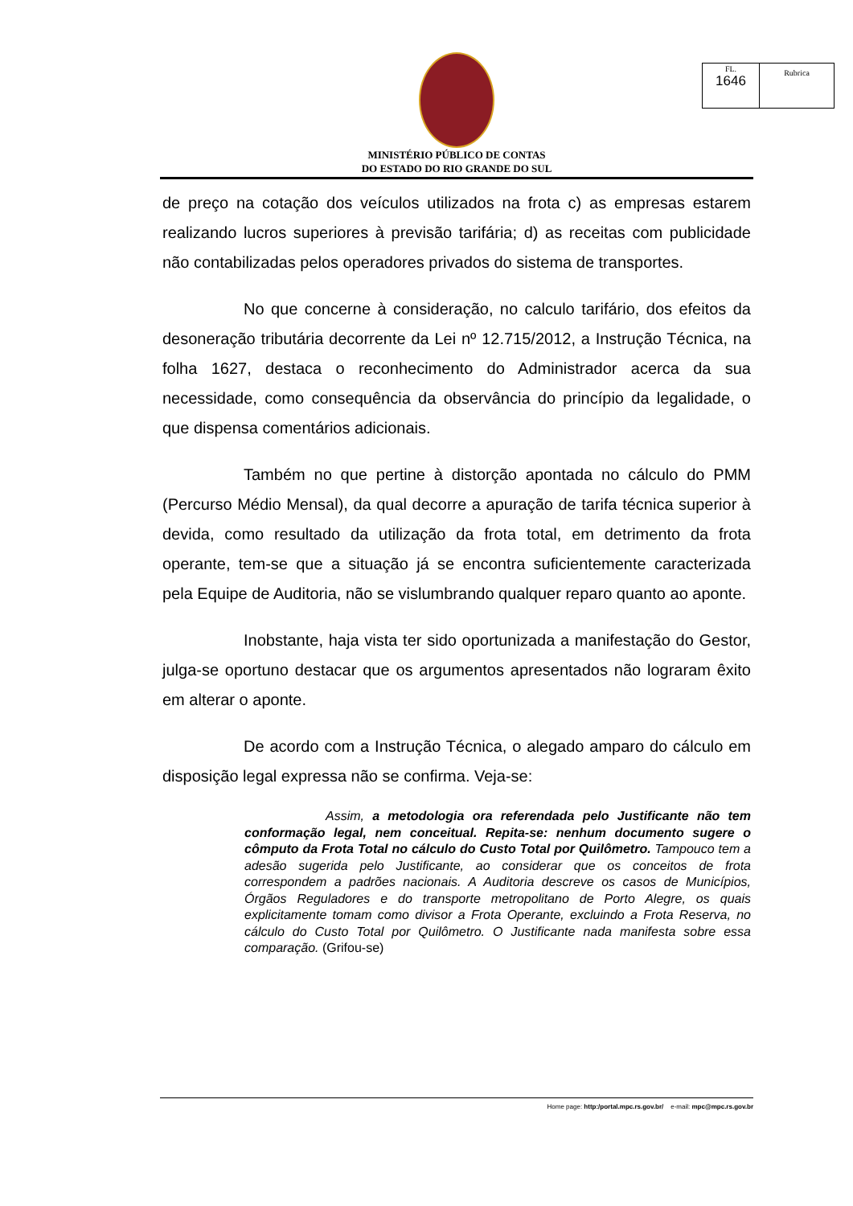| FL. 1646 | Rubrica |
MINISTÉRIO PÚBLICO DE CONTAS
DO ESTADO DO RIO GRANDE DO SUL
de preço na cotação dos veículos utilizados na frota c) as empresas estarem realizando lucros superiores à previsão tarifária; d) as receitas com publicidade não contabilizadas pelos operadores privados do sistema de transportes.
No que concerne à consideração, no calculo tarifário, dos efeitos da desoneração tributária decorrente da Lei nº 12.715/2012, a Instrução Técnica, na folha 1627, destaca o reconhecimento do Administrador acerca da sua necessidade, como consequência da observância do princípio da legalidade, o que dispensa comentários adicionais.
Também no que pertine à distorção apontada no cálculo do PMM (Percurso Médio Mensal), da qual decorre a apuração de tarifa técnica superior à devida, como resultado da utilização da frota total, em detrimento da frota operante, tem-se que a situação já se encontra suficientemente caracterizada pela Equipe de Auditoria, não se vislumbrando qualquer reparo quanto ao aponte.
Inobstante, haja vista ter sido oportunizada a manifestação do Gestor, julga-se oportuno destacar que os argumentos apresentados não lograram êxito em alterar o aponte.
De acordo com a Instrução Técnica, o alegado amparo do cálculo em disposição legal expressa não se confirma. Veja-se:
Assim, a metodologia ora referendada pelo Justificante não tem conformação legal, nem conceitual. Repita-se: nenhum documento sugere o cômputo da Frota Total no cálculo do Custo Total por Quilômetro. Tampouco tem a adesão sugerida pelo Justificante, ao considerar que os conceitos de frota correspondem a padrões nacionais. A Auditoria descreve os casos de Municípios, Órgãos Reguladores e do transporte metropolitano de Porto Alegre, os quais explicitamente tomam como divisor a Frota Operante, excluindo a Frota Reserva, no cálculo do Custo Total por Quilômetro. O Justificante nada manifesta sobre essa comparação. (Grifou-se)
Home page: http:/portal.mpc.rs.gov.br/ e-mail: mpc@mpc.rs.gov.br